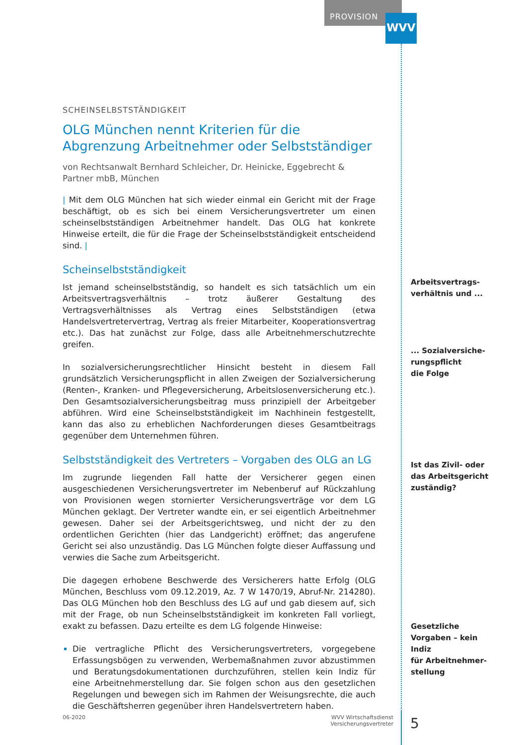PROVISION WVV
SCHEINSELBSTSTÄNDIGKEIT
OLG München nennt Kriterien für die Abgrenzung Arbeitnehmer oder Selbstständiger
von Rechtsanwalt Bernhard Schleicher, Dr. Heinicke, Eggebrecht & Partner mbB, München
| Mit dem OLG München hat sich wieder einmal ein Gericht mit der Frage beschäftigt, ob es sich bei einem Versicherungsvertreter um einen scheinselbstständigen Arbeitnehmer handelt. Das OLG hat konkrete Hinweise erteilt, die für die Frage der Scheinselbstständigkeit entscheidend sind. |
Scheinselbstständigkeit
Ist jemand scheinselbstständig, so handelt es sich tatsächlich um ein Arbeitsvertragsverhältnis – trotz äußerer Gestaltung des Vertragsverhältnisses als Vertrag eines Selbstständigen (etwa Handelsvertretervertrag, Vertrag als freier Mitarbeiter, Kooperationsvertrag etc.). Das hat zunächst zur Folge, dass alle Arbeitnehmerschutzrechte greifen.
In sozialversicherungsrechtlicher Hinsicht besteht in diesem Fall grundsätzlich Versicherungspflicht in allen Zweigen der Sozialversicherung (Renten-, Kranken- und Pflegeversicherung, Arbeitslosenversicherung etc.). Den Gesamtsozialversicherungsbeitrag muss prinzipiell der Arbeitgeber abführen. Wird eine Scheinselbstständigkeit im Nachhinein festgestellt, kann das also zu erheblichen Nachforderungen dieses Gesamtbeitrags gegenüber dem Unternehmen führen.
Selbstständigkeit des Vertreters – Vorgaben des OLG an LG
Im zugrunde liegenden Fall hatte der Versicherer gegen einen ausgeschiedenen Versicherungsvertreter im Nebenberuf auf Rückzahlung von Provisionen wegen stornierter Versicherungsverträge vor dem LG München geklagt. Der Vertreter wandte ein, er sei eigentlich Arbeitnehmer gewesen. Daher sei der Arbeitsgerichtsweg, und nicht der zu den ordentlichen Gerichten (hier das Landgericht) eröffnet; das angerufene Gericht sei also unzuständig. Das LG München folgte dieser Auffassung und verwies die Sache zum Arbeitsgericht.
Die dagegen erhobene Beschwerde des Versicherers hatte Erfolg (OLG München, Beschluss vom 09.12.2019, Az. 7 W 1470/19, Abruf-Nr. 214280). Das OLG München hob den Beschluss des LG auf und gab diesem auf, sich mit der Frage, ob nun Scheinselbstständigkeit im konkreten Fall vorliegt, exakt zu befassen. Dazu erteilte es dem LG folgende Hinweise:
Die vertragliche Pflicht des Versicherungsvertreters, vorgegebene Erfassungsbögen zu verwenden, Werbemaßnahmen zuvor abzustimmen und Beratungsdokumentationen durchzuführen, stellen kein Indiz für eine Arbeitnehmerstellung dar. Sie folgen schon aus den gesetzlichen Regelungen und bewegen sich im Rahmen der Weisungsrechte, die auch die Geschäftsherren gegenüber ihren Handelsvertretern haben.
Arbeitsvertrags-
verhältnis und ...
... Sozialversiche-
rungspflicht
die Folge
Ist das Zivil- oder
das Arbeitsgericht
zuständig?
Gesetzliche
Vorgaben – kein Indiz
für Arbeitnehmer-
stellung
06-2020
WVV Wirtschaftsdienst
Versicherungsvertreter
5